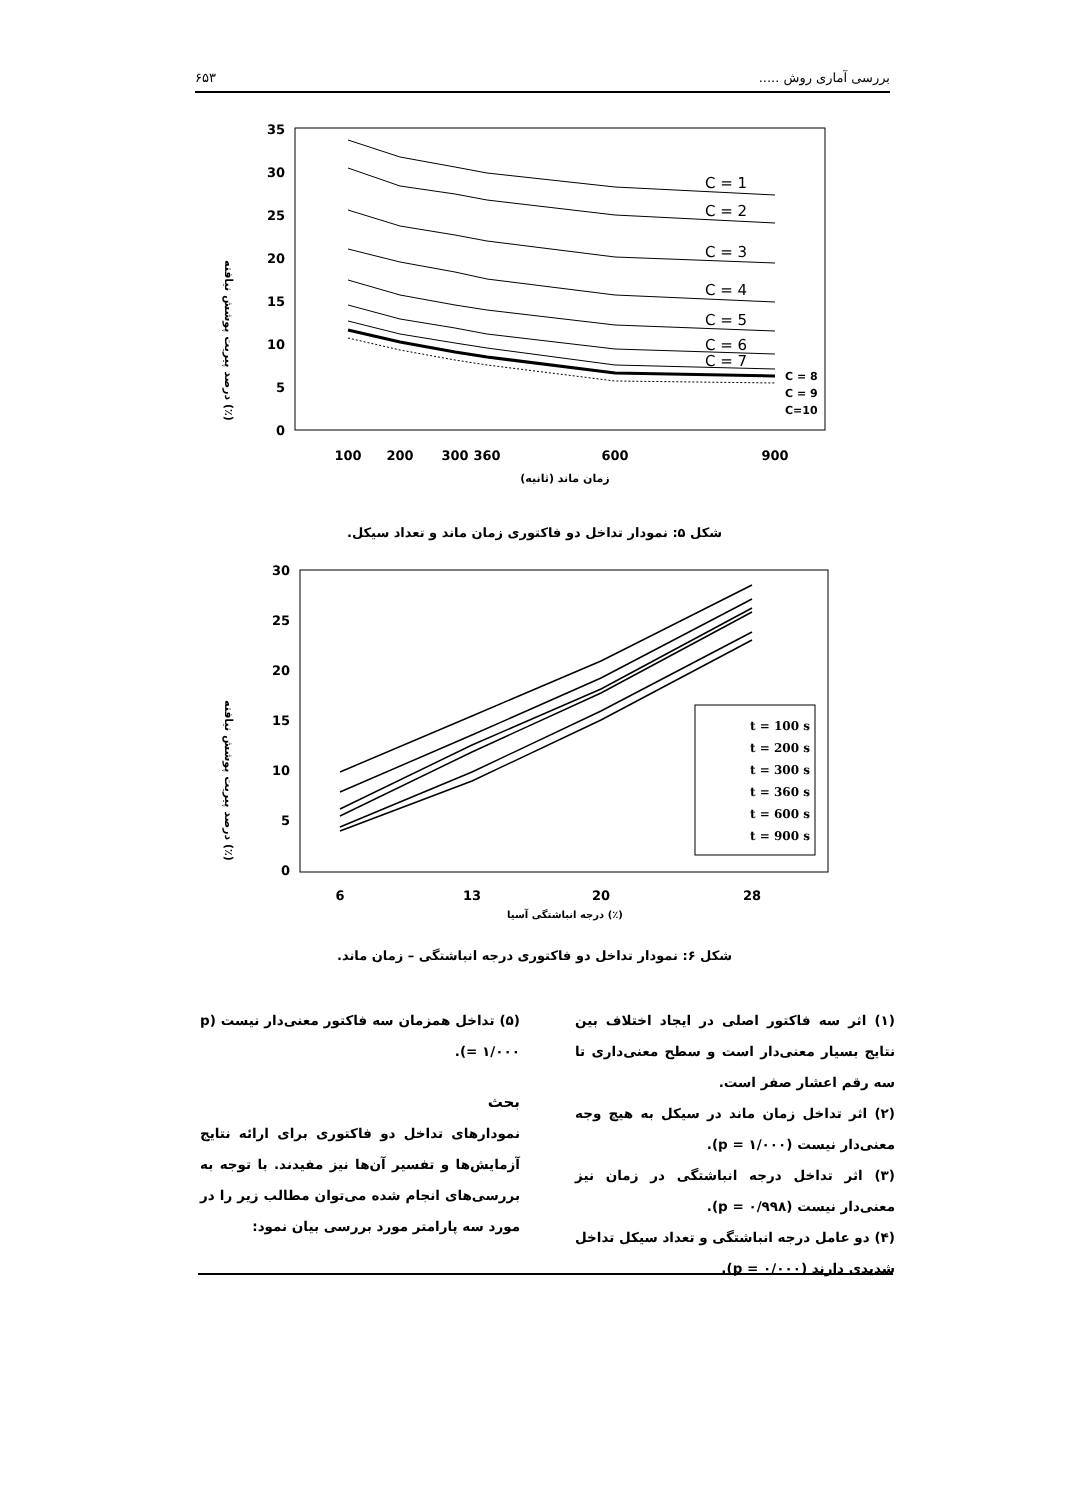۶۵۳ بررسی آماری روش .....
درصد پیریت پوشش نیافته (٪)
35
30
25
20
15
10
5
0
C = 1
C = 2
C = 3
C = 4
C = 5
C = 6
C = 7
C = 8
C = 9
C=10
100
200
300
360
600
900
زمان ماند (ثانیه)
شکل ۵: نمودار تداخل دو فاکتوری زمان ماند و تعداد سیکل.
درصد پیریت پوشش نیافته (٪)
30
25
20
15
10
5
0
t = 100 s
t = 200 s
t = 300 s
t = 360 s
t = 600 s
t = 900 s
6
13
20
28
درجه انباشتگی آسیا (٪)
شکل ۶: نمودار تداخل دو فاکتوری درجه انباشتگی – زمان ماند.
(۱) اثر سه فاکتور اصلی در ایجاد اختلاف بین نتایج بسیار معنی‌دار است و سطح معنی‌داری تا سه رقم اعشار صفر است.
(۲) اثر تداخل زمان ماند در سیکل به هیچ وجه معنی‌دار نیست (p = ۱/۰۰۰).
(۳) اثر تداخل درجه انباشتگی در زمان نیز معنی‌دار نیست (p = ۰/۹۹۸).
(۴) دو عامل درجه انباشتگی و تعداد سیکل تداخل شدیدی دارند (p = ۰/۰۰۰).
(۵) تداخل همزمان سه فاکتور معنی‌دار نیست (p = ۱/۰۰۰).
بحث
نمودارهای تداخل دو فاکتوری برای ارائه نتایج آزمایش‌ها و تفسیر آن‌ها نیز مفیدند. با توجه به بررسی‌های انجام شده می‌توان مطالب زیر را در مورد سه پارامتر مورد بررسی بیان نمود: